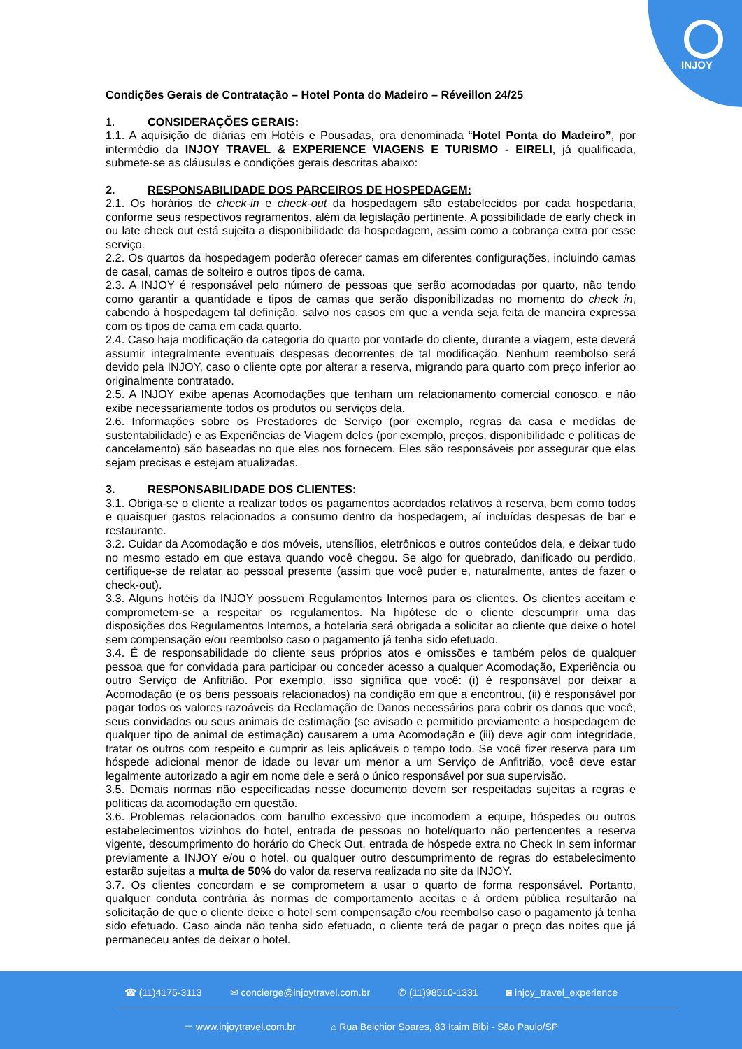INJOY
Condições Gerais de Contratação – Hotel Ponta do Madeiro – Réveillon 24/25
1. CONSIDERAÇÕES GERAIS:
1.1. A aquisição de diárias em Hotéis e Pousadas, ora denominada “Hotel Ponta do Madeiro”, por intermédio da INJOY TRAVEL & EXPERIENCE VIAGENS E TURISMO - EIRELI, já qualificada, submete-se as cláusulas e condições gerais descritas abaixo:
2. RESPONSABILIDADE DOS PARCEIROS DE HOSPEDAGEM:
2.1. Os horários de check-in e check-out da hospedagem são estabelecidos por cada hospedaria, conforme seus respectivos regramentos, além da legislação pertinente. A possibilidade de early check in ou late check out está sujeita a disponibilidade da hospedagem, assim como a cobrança extra por esse serviço.
2.2. Os quartos da hospedagem poderão oferecer camas em diferentes configurações, incluindo camas de casal, camas de solteiro e outros tipos de cama.
2.3. A INJOY é responsável pelo número de pessoas que serão acomodadas por quarto, não tendo como garantir a quantidade e tipos de camas que serão disponibilizadas no momento do check in, cabendo à hospedagem tal definição, salvo nos casos em que a venda seja feita de maneira expressa com os tipos de cama em cada quarto.
2.4. Caso haja modificação da categoria do quarto por vontade do cliente, durante a viagem, este deverá assumir integralmente eventuais despesas decorrentes de tal modificação. Nenhum reembolso será devido pela INJOY, caso o cliente opte por alterar a reserva, migrando para quarto com preço inferior ao originalmente contratado.
2.5. A INJOY exibe apenas Acomodações que tenham um relacionamento comercial conosco, e não exibe necessariamente todos os produtos ou serviços dela.
2.6. Informações sobre os Prestadores de Serviço (por exemplo, regras da casa e medidas de sustentabilidade) e as Experiências de Viagem deles (por exemplo, preços, disponibilidade e políticas de cancelamento) são baseadas no que eles nos fornecem. Eles são responsáveis por assegurar que elas sejam precisas e estejam atualizadas.
3. RESPONSABILIDADE DOS CLIENTES:
3.1. Obriga-se o cliente a realizar todos os pagamentos acordados relativos à reserva, bem como todos e quaisquer gastos relacionados a consumo dentro da hospedagem, aí incluídas despesas de bar e restaurante.
3.2. Cuidar da Acomodação e dos móveis, utensílios, eletrônicos e outros conteúdos dela, e deixar tudo no mesmo estado em que estava quando você chegou. Se algo for quebrado, danificado ou perdido, certifique-se de relatar ao pessoal presente (assim que você puder e, naturalmente, antes de fazer o check-out).
3.3. Alguns hotéis da INJOY possuem Regulamentos Internos para os clientes. Os clientes aceitam e comprometem-se a respeitar os regulamentos. Na hipótese de o cliente descumprir uma das disposições dos Regulamentos Internos, a hotelaria será obrigada a solicitar ao cliente que deixe o hotel sem compensação e/ou reembolso caso o pagamento já tenha sido efetuado.
3.4. É de responsabilidade do cliente seus próprios atos e omissões e também pelos de qualquer pessoa que for convidada para participar ou conceder acesso a qualquer Acomodação, Experiência ou outro Serviço de Anfitrião. Por exemplo, isso significa que você: (i) é responsável por deixar a Acomodação (e os bens pessoais relacionados) na condição em que a encontrou, (ii) é responsável por pagar todos os valores razoáveis da Reclamação de Danos necessários para cobrir os danos que você, seus convidados ou seus animais de estimação (se avisado e permitido previamente a hospedagem de qualquer tipo de animal de estimação) causarem a uma Acomodação e (iii) deve agir com integridade, tratar os outros com respeito e cumprir as leis aplicáveis o tempo todo. Se você fizer reserva para um hóspede adicional menor de idade ou levar um menor a um Serviço de Anfitrião, você deve estar legalmente autorizado a agir em nome dele e será o único responsável por sua supervisão.
3.5. Demais normas não especificadas nesse documento devem ser respeitadas sujeitas a regras e políticas da acomodação em questão.
3.6. Problemas relacionados com barulho excessivo que incomodem a equipe, hóspedes ou outros estabelecimentos vizinhos do hotel, entrada de pessoas no hotel/quarto não pertencentes a reserva vigente, descumprimento do horário do Check Out, entrada de hóspede extra no Check In sem informar previamente a INJOY e/ou o hotel, ou qualquer outro descumprimento de regras do estabelecimento estarão sujeitas a multa de 50% do valor da reserva realizada no site da INJOY.
3.7. Os clientes concordam e se comprometem a usar o quarto de forma responsável. Portanto, qualquer conduta contrária às normas de comportamento aceitas e à ordem pública resultarão na solicitação de que o cliente deixe o hotel sem compensação e/ou reembolso caso o pagamento já tenha sido efetuado. Caso ainda não tenha sido efetuado, o cliente terá de pagar o preço das noites que já permaneceu antes de deixar o hotel.
☎ (11)4175-3113 ✉ concierge@injoytravel.com.br ✆ (11)98510-1331 ◙ injoy_travel_experience
▭ www.injoytravel.com.br ⌂ Rua Belchior Soares, 83 Itaim Bibi - São Paulo/SP